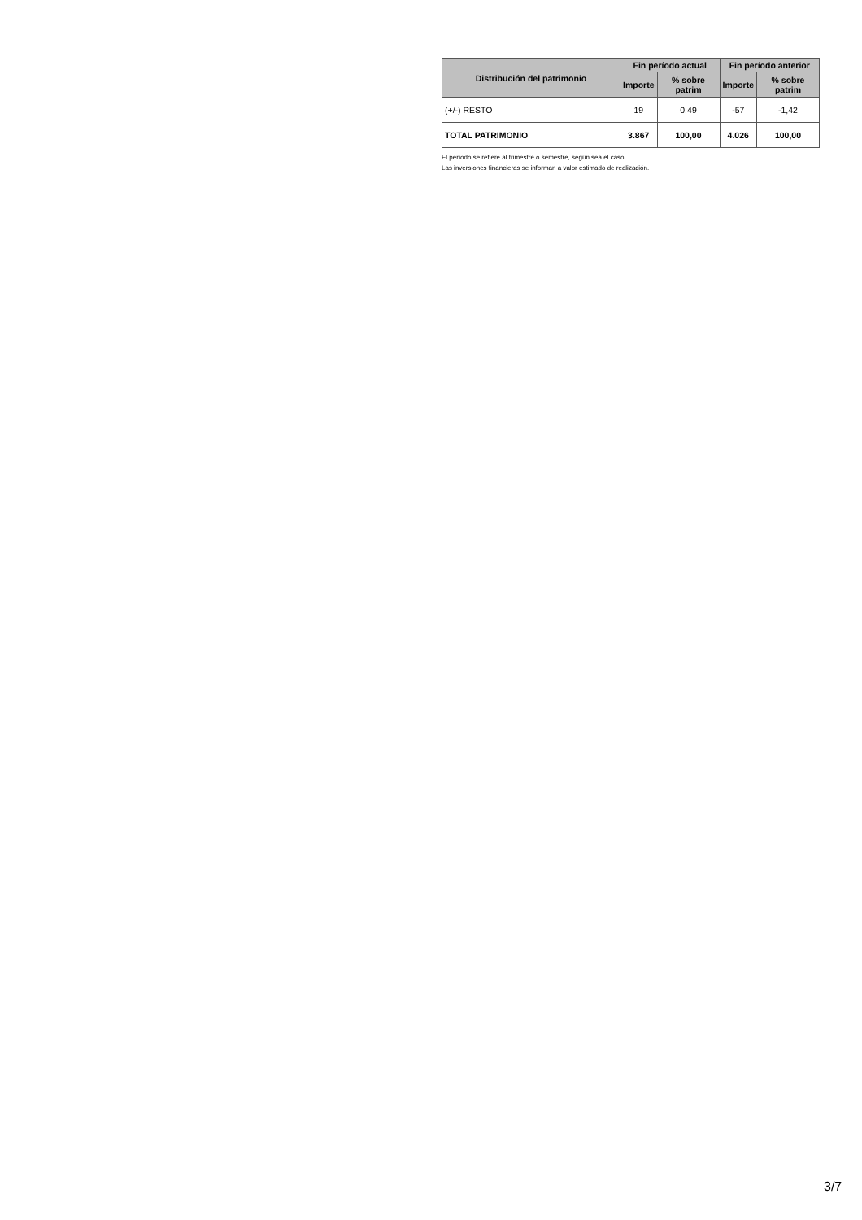| Distribución del patrimonio | Fin período actual | | Fin período anterior | |
| --- | --- | --- | --- | --- |
| | Importe | % sobre patrim | Importe | % sobre patrim |
| (+/-) RESTO | 19 | 0,49 | -57 | -1,42 |
| TOTAL PATRIMONIO | 3.867 | 100,00 | 4.026 | 100,00 |
El período se refiere al trimestre o semestre, según sea el caso.
Las inversiones financieras se informan a valor estimado de realización.
3/7